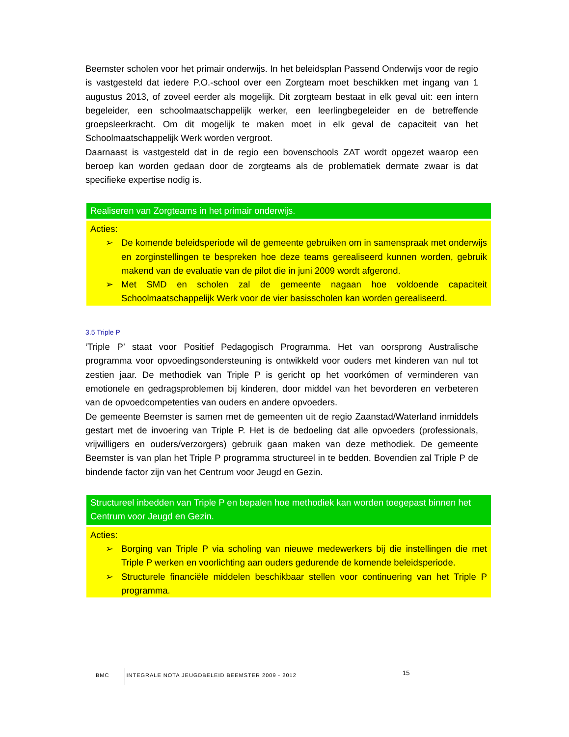Beemster scholen voor het primair onderwijs. In het beleidsplan Passend Onderwijs voor de regio is vastgesteld dat iedere P.O.-school over een Zorgteam moet beschikken met ingang van 1 augustus 2013, of zoveel eerder als mogelijk. Dit zorgteam bestaat in elk geval uit: een intern begeleider, een schoolmaatschappelijk werker, een leerlingbegeleider en de betreffende groepsleerkracht. Om dit mogelijk te maken moet in elk geval de capaciteit van het Schoolmaatschappelijk Werk worden vergroot.
Daarnaast is vastgesteld dat in de regio een bovenschools ZAT wordt opgezet waarop een beroep kan worden gedaan door de zorgteams als de problematiek dermate zwaar is dat specifieke expertise nodig is.
Realiseren van Zorgteams in het primair onderwijs.
Acties:
➢ De komende beleidsperiode wil de gemeente gebruiken om in samenspraak met onderwijs en zorginstellingen te bespreken hoe deze teams gerealiseerd kunnen worden, gebruik makend van de evaluatie van de pilot die in juni 2009 wordt afgerond.
➢ Met SMD en scholen zal de gemeente nagaan hoe voldoende capaciteit Schoolmaatschappelijk Werk voor de vier basisscholen kan worden gerealiseerd.
3.5 Triple P
‘Triple P’ staat voor Positief Pedagogisch Programma. Het van oorsprong Australische programma voor opvoedingsondersteuning is ontwikkeld voor ouders met kinderen van nul tot zestien jaar. De methodiek van Triple P is gericht op het voorkómen of verminderen van emotionele en gedragsproblemen bij kinderen, door middel van het bevorderen en verbeteren van de opvoedcompetenties van ouders en andere opvoeders.
De gemeente Beemster is samen met de gemeenten uit de regio Zaanstad/Waterland inmiddels gestart met de invoering van Triple P. Het is de bedoeling dat alle opvoeders (professionals, vrijwilligers en ouders/verzorgers) gebruik gaan maken van deze methodiek. De gemeente Beemster is van plan het Triple P programma structureel in te bedden. Bovendien zal Triple P de bindende factor zijn van het Centrum voor Jeugd en Gezin.
Structureel inbedden van Triple P en bepalen hoe methodiek kan worden toegepast binnen het Centrum voor Jeugd en Gezin.
Acties:
➢ Borging van Triple P via scholing van nieuwe medewerkers bij die instellingen die met Triple P werken en voorlichting aan ouders gedurende de komende beleidsperiode.
➢ Structurele financiële middelen beschikbaar stellen voor continuering van het Triple P programma.
BMC INTEGRALE NOTA JEUGDBELEID BEEMSTER 2009 - 2012
15